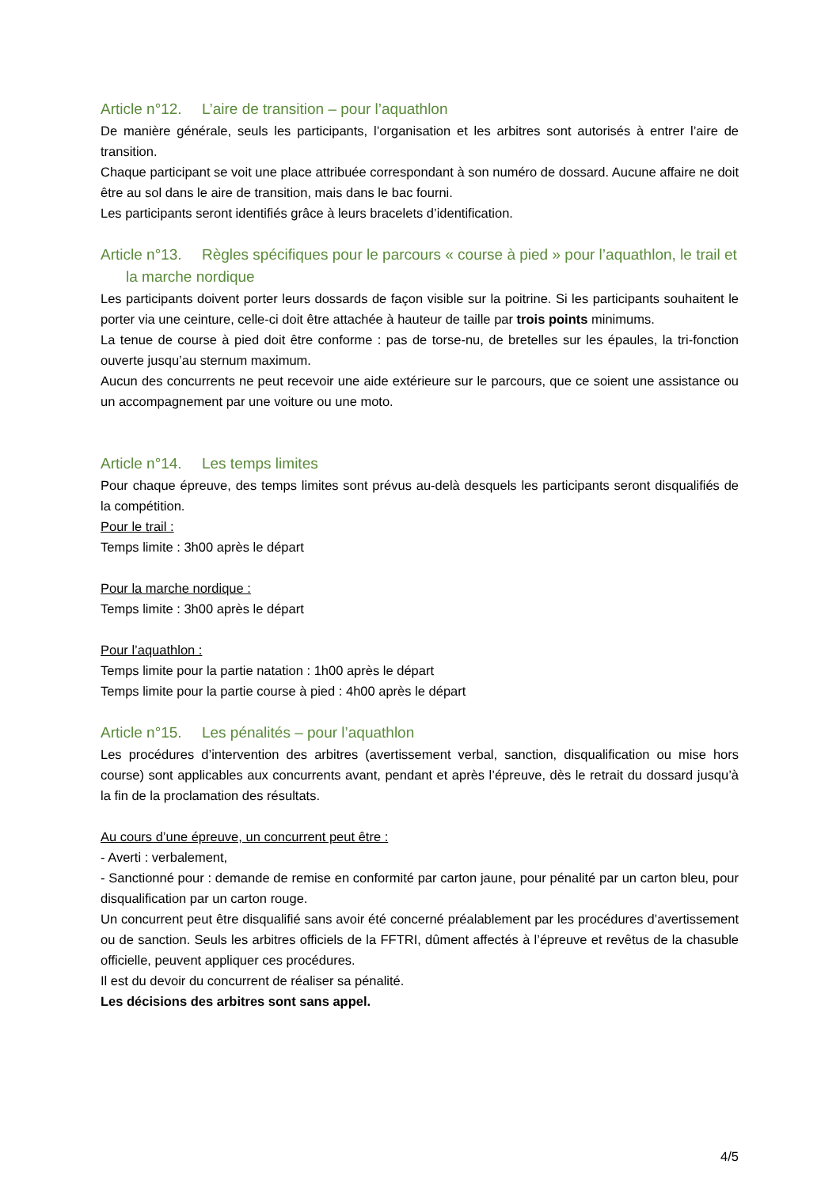Article n°12. L’aire de transition – pour l’aquathlon
De manière générale, seuls les participants, l’organisation et les arbitres sont autorisés à entrer l’aire de transition.
Chaque participant se voit une place attribuée correspondant à son numéro de dossard. Aucune affaire ne doit être au sol dans le aire de transition, mais dans le bac fourni.
Les participants seront identifiés grâce à leurs bracelets d’identification.
Article n°13. Règles spécifiques pour le parcours « course à pied » pour l’aquathlon, le trail et la marche nordique
Les participants doivent porter leurs dossards de façon visible sur la poitrine. Si les participants souhaitent le porter via une ceinture, celle-ci doit être attachée à hauteur de taille par trois points minimums.
La tenue de course à pied doit être conforme : pas de torse-nu, de bretelles sur les épaules, la tri-fonction ouverte jusqu’au sternum maximum.
Aucun des concurrents ne peut recevoir une aide extérieure sur le parcours, que ce soient une assistance ou un accompagnement par une voiture ou une moto.
Article n°14. Les temps limites
Pour chaque épreuve, des temps limites sont prévus au-delà desquels les participants seront disqualifiés de la compétition.
Pour le trail :
Temps limite : 3h00 après le départ
Pour la marche nordique :
Temps limite : 3h00 après le départ
Pour l’aquathlon :
Temps limite pour la partie natation : 1h00 après le départ
Temps limite pour la partie course à pied : 4h00 après le départ
Article n°15. Les pénalités – pour l’aquathlon
Les procédures d’intervention des arbitres (avertissement verbal, sanction, disqualification ou mise hors course) sont applicables aux concurrents avant, pendant et après l’épreuve, dès le retrait du dossard jusqu’à la fin de la proclamation des résultats.
Au cours d’une épreuve, un concurrent peut être :
- Averti : verbalement,
- Sanctionné pour : demande de remise en conformité par carton jaune, pour pénalité par un carton bleu, pour disqualification par un carton rouge.
Un concurrent peut être disqualifié sans avoir été concerné préalablement par les procédures d’avertissement ou de sanction. Seuls les arbitres officiels de la FFTRI, dûment affectés à l’épreuve et revêtus de la chasuble officielle, peuvent appliquer ces procédures.
Il est du devoir du concurrent de réaliser sa pénalité.
Les décisions des arbitres sont sans appel.
4/5